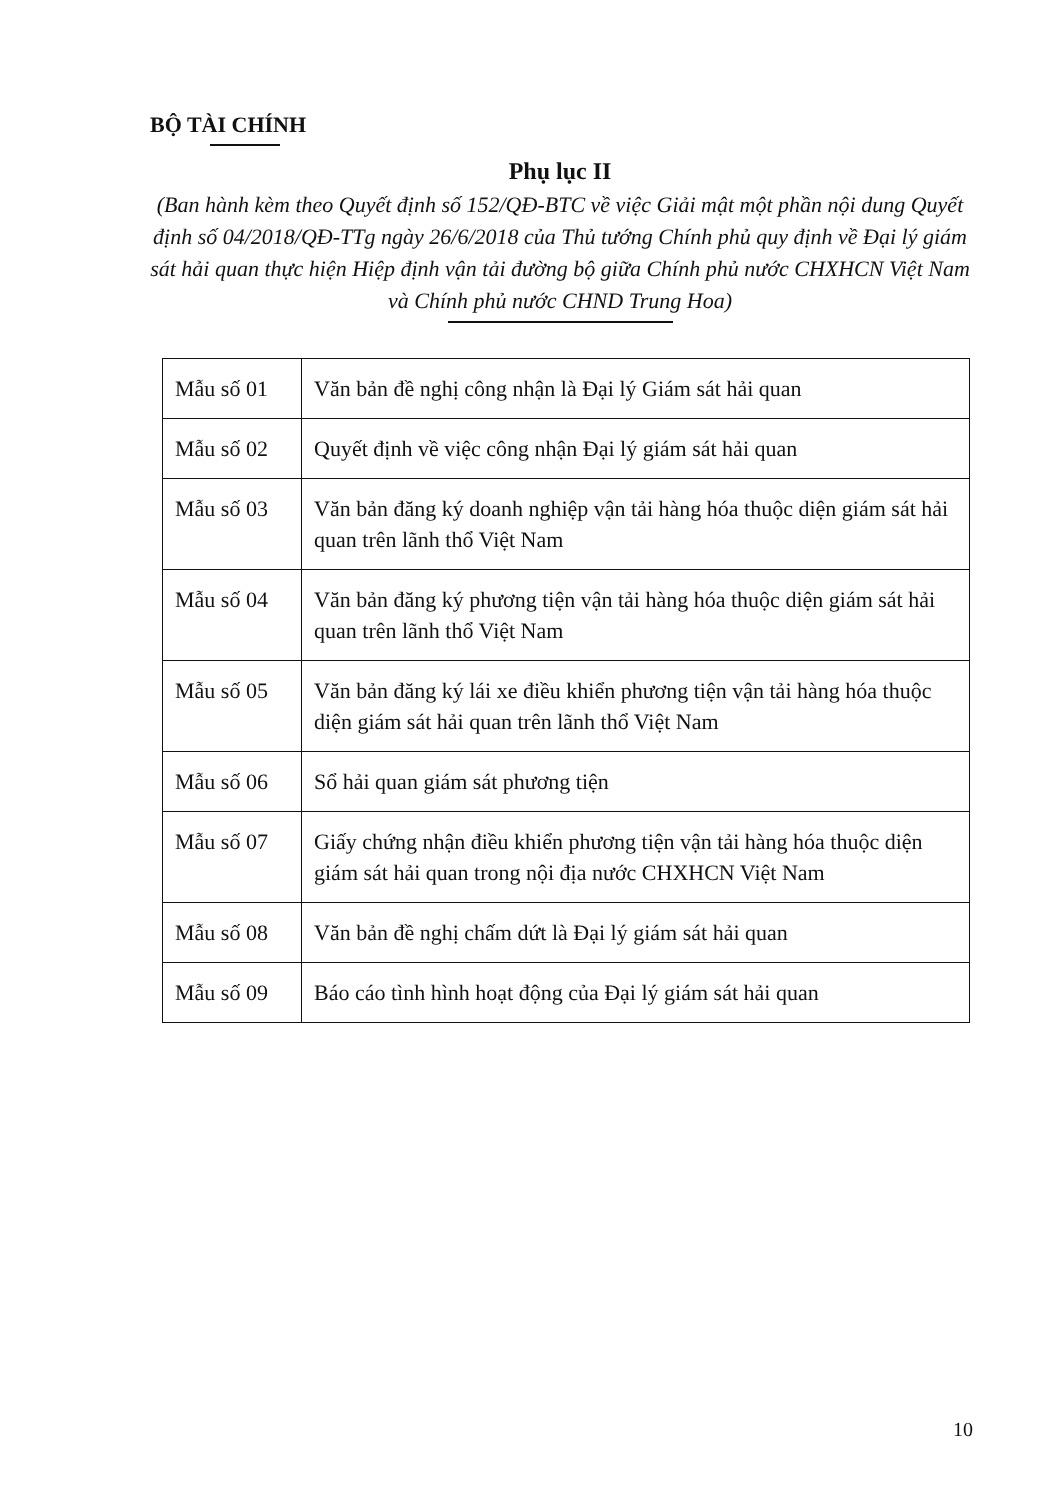BỘ TÀI CHÍNH
Phụ lục II
(Ban hành kèm theo Quyết định số 152/QĐ-BTC về việc Giải mật một phần nội dung Quyết định số 04/2018/QĐ-TTg ngày 26/6/2018 của Thủ tướng Chính phủ quy định về Đại lý giám sát hải quan thực hiện Hiệp định vận tải đường bộ giữa Chính phủ nước CHXHCN Việt Nam và Chính phủ nước CHND Trung Hoa)
| Mẫu số 01 | Văn bản đề nghị công nhận là Đại lý Giám sát hải quan |
| Mẫu số 02 | Quyết định về việc công nhận Đại lý giám sát hải quan |
| Mẫu số 03 | Văn bản đăng ký doanh nghiệp vận tải hàng hóa thuộc diện giám sát hải quan trên lãnh thổ Việt Nam |
| Mẫu số 04 | Văn bản đăng ký phương tiện vận tải hàng hóa thuộc diện giám sát hải quan trên lãnh thổ Việt Nam |
| Mẫu số 05 | Văn bản đăng ký lái xe điều khiển phương tiện vận tải hàng hóa thuộc diện giám sát hải quan trên lãnh thổ Việt Nam |
| Mẫu số 06 | Sổ hải quan giám sát phương tiện |
| Mẫu số 07 | Giấy chứng nhận điều khiển phương tiện vận tải hàng hóa thuộc diện giám sát hải quan trong nội địa nước CHXHCN Việt Nam |
| Mẫu số 08 | Văn bản đề nghị chấm dứt là Đại lý giám sát hải quan |
| Mẫu số 09 | Báo cáo tình hình hoạt động của Đại lý giám sát hải quan |
10